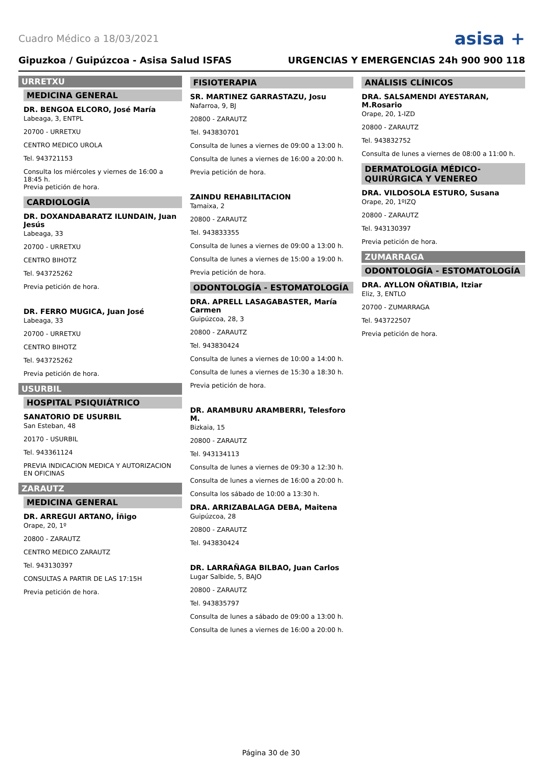Cuadro Médico a 18/03/2021
asisa +
Gipuzkoa / Guipúzcoa - Asisa Salud ISFAS URGENCIAS Y EMERGENCIAS 24h 900 900 118
URRETXU
MEDICINA GENERAL
DR. BENGOA ELCORO, José María
Labeaga, 3, ENTPL
20700 - URRETXU
CENTRO MEDICO UROLA
Tel. 943721153
Consulta los miércoles y viernes de 16:00 a 18:45 h.
Previa petición de hora.
CARDIOLOGÍA
DR. DOXANDABARATZ ILUNDAIN, Juan Jesús
Labeaga, 33
20700 - URRETXU
CENTRO BIHOTZ
Tel. 943725262
Previa petición de hora.
DR. FERRO MUGICA, Juan José
Labeaga, 33
20700 - URRETXU
CENTRO BIHOTZ
Tel. 943725262
Previa petición de hora.
USURBIL
HOSPITAL PSIQUIÁTRICO
SANATORIO DE USURBIL
San Esteban, 48
20170 - USURBIL
Tel. 943361124
PREVIA INDICACION MEDICA Y AUTORIZACION EN OFICINAS
ZARAUTZ
MEDICINA GENERAL
DR. ARREGUI ARTANO, Íñigo
Orape, 20, 1º
20800 - ZARAUTZ
CENTRO MEDICO ZARAUTZ
Tel. 943130397
CONSULTAS A PARTIR DE LAS 17:15H
Previa petición de hora.
FISIOTERAPIA
SR. MARTINEZ GARRASTAZU, Josu
Nafarroa, 9, BJ
20800 - ZARAUTZ
Tel. 943830701
Consulta de lunes a viernes de 09:00 a 13:00 h.
Consulta de lunes a viernes de 16:00 a 20:00 h.
Previa petición de hora.
ZAINDU REHABILITACION
Tamaixa, 2
20800 - ZARAUTZ
Tel. 943833355
Consulta de lunes a viernes de 09:00 a 13:00 h.
Consulta de lunes a viernes de 15:00 a 19:00 h.
Previa petición de hora.
ODONTOLOGÍA - ESTOMATOLOGÍA
DRA. APRELL LASAGABASTER, María Carmen
Guipúzcoa, 28, 3
20800 - ZARAUTZ
Tel. 943830424
Consulta de lunes a viernes de 10:00 a 14:00 h.
Consulta de lunes a viernes de 15:30 a 18:30 h.
Previa petición de hora.
DR. ARAMBURU ARAMBERRI, Telesforo M.
Bizkaia, 15
20800 - ZARAUTZ
Tel. 943134113
Consulta de lunes a viernes de 09:30 a 12:30 h.
Consulta de lunes a viernes de 16:00 a 20:00 h.
Consulta los sábado de 10:00 a 13:30 h.
DRA. ARRIZABALAGA DEBA, Maitena
Guipúzcoa, 28
20800 - ZARAUTZ
Tel. 943830424
DR. LARRAÑAGA BILBAO, Juan Carlos
Lugar Salbide, 5, BAJO
20800 - ZARAUTZ
Tel. 943835797
Consulta de lunes a sábado de 09:00 a 13:00 h.
Consulta de lunes a viernes de 16:00 a 20:00 h.
ANÁLISIS CLÍNICOS
DRA. SALSAMENDI AYESTARAN, M.Rosario
Orape, 20, 1-IZD
20800 - ZARAUTZ
Tel. 943832752
Consulta de lunes a viernes de 08:00 a 11:00 h.
DERMATOLOGÍA MÉDICO-QUIRÚRGICA Y VENEREO
DRA. VILDOSOLA ESTURO, Susana
Orape, 20, 1ºIZQ
20800 - ZARAUTZ
Tel. 943130397
Previa petición de hora.
ZUMARRAGA
ODONTOLOGÍA - ESTOMATOLOGÍA
DRA. AYLLON OÑATIBIA, Itziar
Eliz, 3, ENTLO
20700 - ZUMARRAGA
Tel. 943722507
Previa petición de hora.
Página 30 de 30